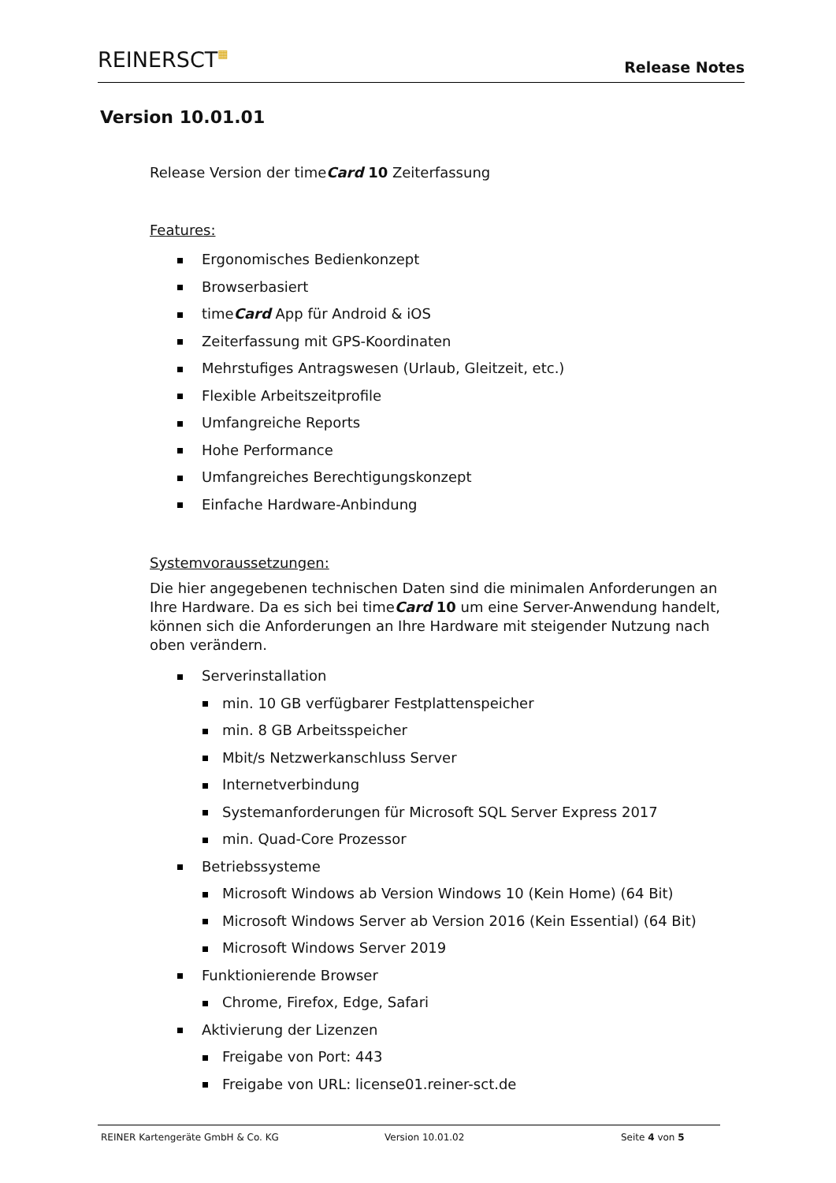REINERSCT▦ Release Notes
Version 10.01.01
Release Version der timeCard 10 Zeiterfassung
Features:
Ergonomisches Bedienkonzept
Browserbasiert
timeCard App für Android & iOS
Zeiterfassung mit GPS-Koordinaten
Mehrstufiges Antragswesen (Urlaub, Gleitzeit, etc.)
Flexible Arbeitszeitprofile
Umfangreiche Reports
Hohe Performance
Umfangreiches Berechtigungskonzept
Einfache Hardware-Anbindung
Systemvoraussetzungen:
Die hier angegebenen technischen Daten sind die minimalen Anforderungen an Ihre Hardware. Da es sich bei timeCard 10 um eine Server-Anwendung handelt, können sich die Anforderungen an Ihre Hardware mit steigender Nutzung nach oben verändern.
Serverinstallation
min. 10 GB verfügbarer Festplattenspeicher
min. 8 GB Arbeitsspeicher
Mbit/s Netzwerkanschluss Server
Internetverbindung
Systemanforderungen für Microsoft SQL Server Express 2017
min. Quad-Core Prozessor
Betriebssysteme
Microsoft Windows ab Version Windows 10 (Kein Home) (64 Bit)
Microsoft Windows Server ab Version 2016 (Kein Essential) (64 Bit)
Microsoft Windows Server 2019
Funktionierende Browser
Chrome, Firefox, Edge, Safari
Aktivierung der Lizenzen
Freigabe von Port: 443
Freigabe von URL: license01.reiner-sct.de
REINER Kartengeräte GmbH & Co. KG Version 10.01.02 Seite 4 von 5